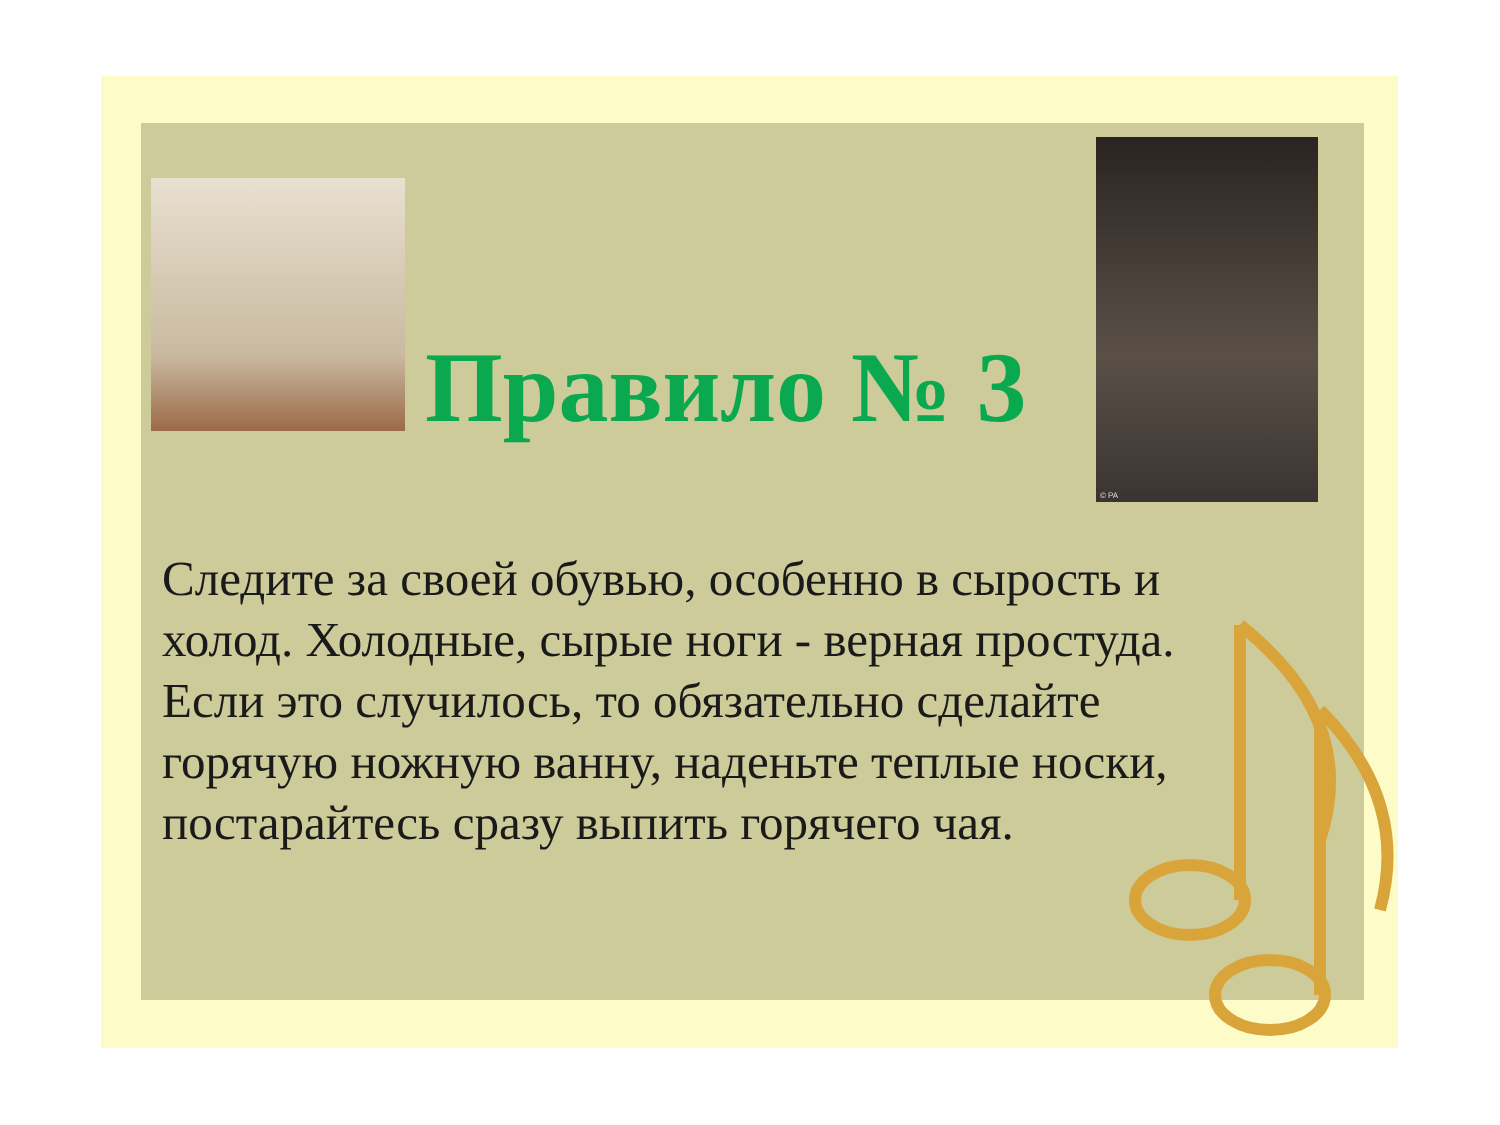© PA
Правило № 3
Следите за своей обувью, особенно в сырость и холод. Холодные, сырые ноги - верная простуда. Если это случилось, то обязательно сделайте горячую ножную ванну, наденьте теплые носки, постарайтесь сразу выпить горячего чая.